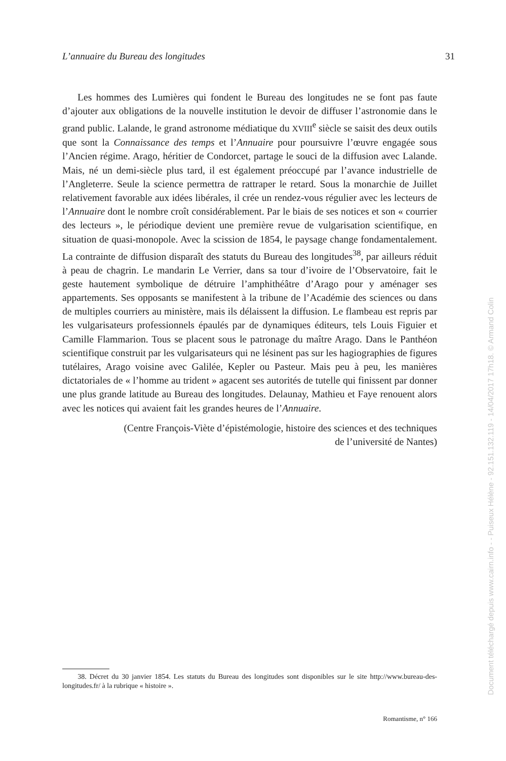L’annuaire du Bureau des longitudes 31
Les hommes des Lumières qui fondent le Bureau des longitudes ne se font pas faute d’ajouter aux obligations de la nouvelle institution le devoir de diffuser l’astronomie dans le grand public. Lalande, le grand astronome médiatique du XVIII<sup>e</sup> siècle se saisit des deux outils que sont la Connaissance des temps et l’Annuaire pour poursuivre l’œuvre engagée sous l’Ancien régime. Arago, héritier de Condorcet, partage le souci de la diffusion avec Lalande. Mais, né un demi-siècle plus tard, il est également préoccupé par l’avance industrielle de l’Angleterre. Seule la science permettra de rattraper le retard. Sous la monarchie de Juillet relativement favorable aux idées libérales, il crée un rendez-vous régulier avec les lecteurs de l’Annuaire dont le nombre croît considérablement. Par le biais de ses notices et son « courrier des lecteurs », le périodique devient une première revue de vulgarisation scientifique, en situation de quasi-monopole. Avec la scission de 1854, le paysage change fondamentalement. La contrainte de diffusion disparaît des statuts du Bureau des longitudes<sup>38</sup>, par ailleurs réduit à peau de chagrin. Le mandarin Le Verrier, dans sa tour d’ivoire de l’Observatoire, fait le geste hautement symbolique de détruire l’amphithéâtre d’Arago pour y aménager ses appartements. Ses opposants se manifestent à la tribune de l’Académie des sciences ou dans de multiples courriers au ministère, mais ils délaissent la diffusion. Le flambeau est repris par les vulgarisateurs professionnels épaulés par de dynamiques éditeurs, tels Louis Figuier et Camille Flammarion. Tous se placent sous le patronage du maître Arago. Dans le Panthéon scientifique construit par les vulgarisateurs qui ne lésinent pas sur les hagiographies de figures tutélaires, Arago voisine avec Galilée, Kepler ou Pasteur. Mais peu à peu, les manières dictatoriales de « l’homme au trident » agacent ses autorités de tutelle qui finissent par donner une plus grande latitude au Bureau des longitudes. Delaunay, Mathieu et Faye renouent alors avec les notices qui avaient fait les grandes heures de l’Annuaire.
(Centre François-Viète d’épistémologie, histoire des sciences et des techniques
de l’université de Nantes)
38. Décret du 30 janvier 1854. Les statuts du Bureau des longitudes sont disponibles sur le site http://www.bureau-des-longitudes.fr/ à la rubrique « histoire ».
Romantisme, n° 166
Document téléchargé depuis www.cairn.info - - Puiseux Hélène - 92.151.132.119 - 14/04/2017 17h18. © Armand Colin